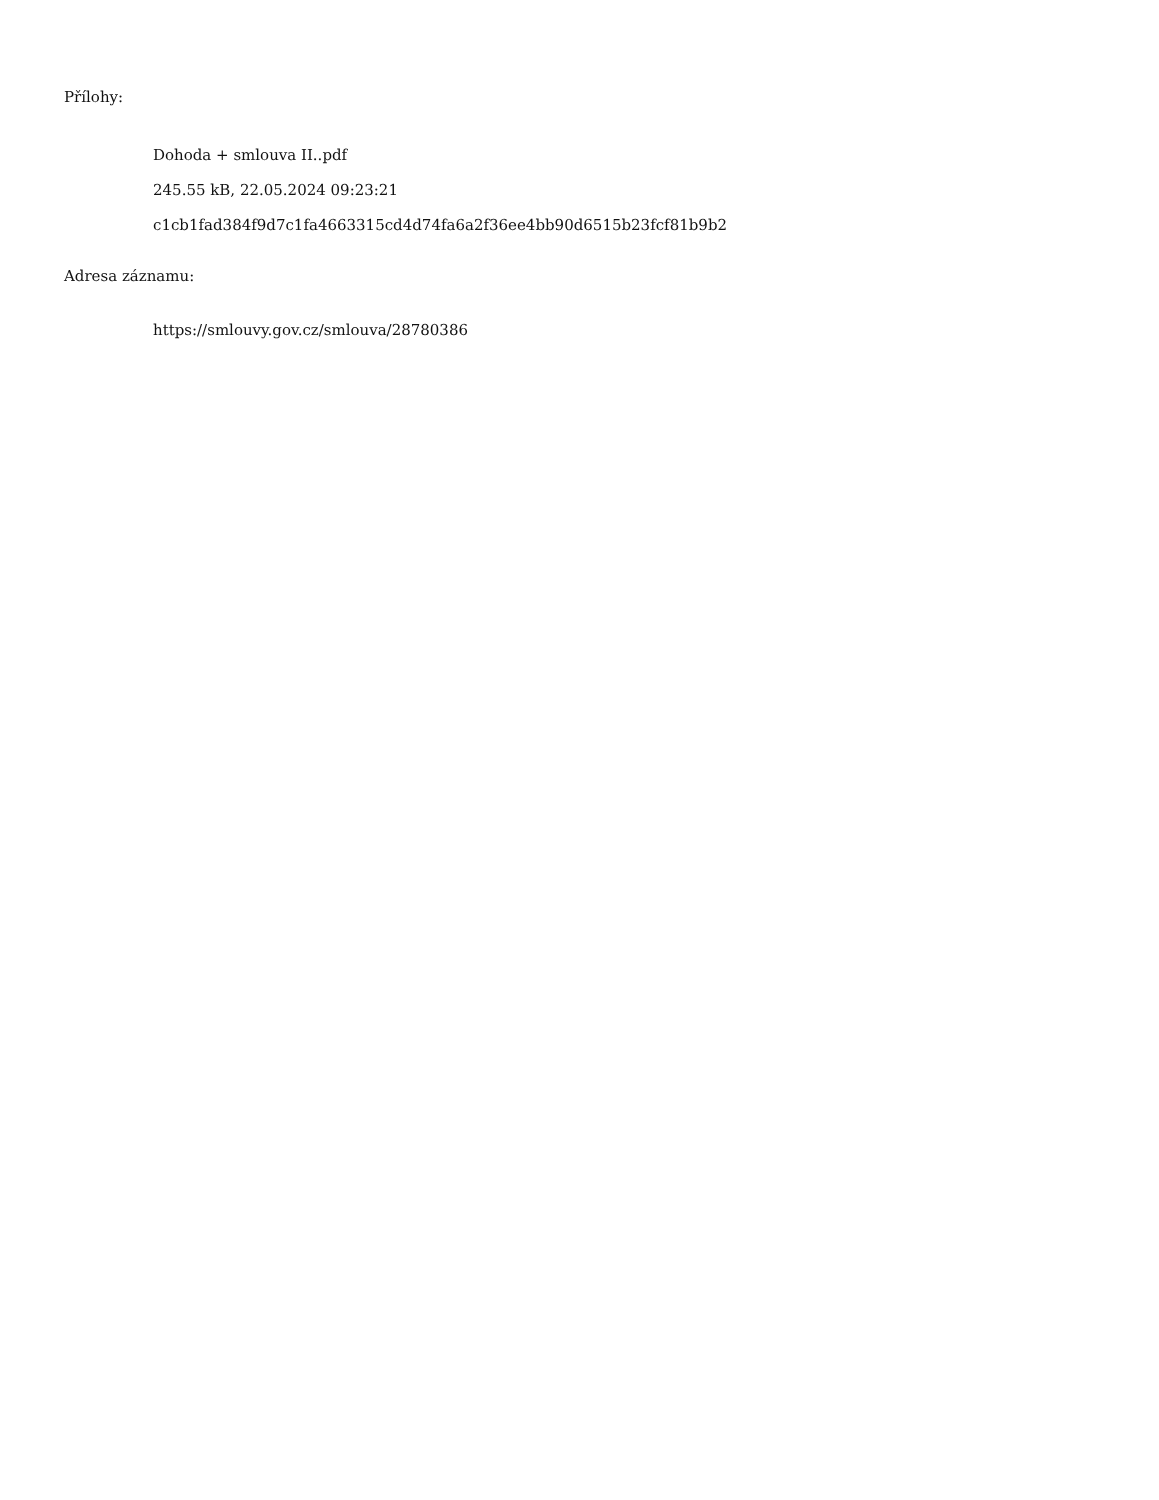Přílohy:
Dohoda + smlouva II..pdf
245.55 kB, 22.05.2024 09:23:21
c1cb1fad384f9d7c1fa4663315cd4d74fa6a2f36ee4bb90d6515b23fcf81b9b2
Adresa záznamu:
https://smlouvy.gov.cz/smlouva/28780386